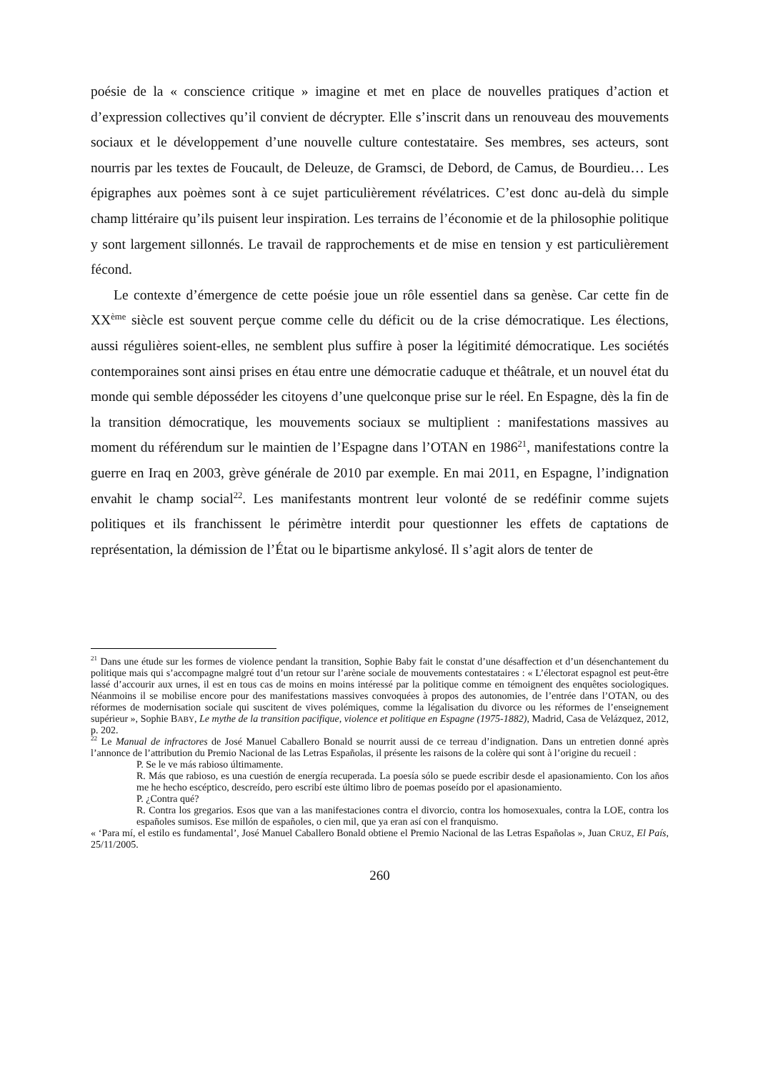poésie de la « conscience critique » imagine et met en place de nouvelles pratiques d’action et d’expression collectives qu’il convient de décrypter. Elle s’inscrit dans un renouveau des mouvements sociaux et le développement d’une nouvelle culture contestataire. Ses membres, ses acteurs, sont nourris par les textes de Foucault, de Deleuze, de Gramsci, de Debord, de Camus, de Bourdieu… Les épigraphes aux poèmes sont à ce sujet particulièrement révélatrices. C’est donc au-delà du simple champ littéraire qu’ils puisent leur inspiration. Les terrains de l’économie et de la philosophie politique y sont largement sillonnés. Le travail de rapprochements et de mise en tension y est particulièrement fécond.
Le contexte d’émergence de cette poésie joue un rôle essentiel dans sa genèse. Car cette fin de XX<sup>ème</sup> siècle est souvent perçue comme celle du déficit ou de la crise démocratique. Les élections, aussi régulières soient-elles, ne semblent plus suffire à poser la légitimité démocratique. Les sociétés contemporaines sont ainsi prises en étau entre une démocratie caduque et théâtrale, et un nouvel état du monde qui semble déposséder les citoyens d’une quelconque prise sur le réel. En Espagne, dès la fin de la transition démocratique, les mouvements sociaux se multiplient : manifestations massives au moment du référendum sur le maintien de l’Espagne dans l’OTAN en 1986<sup>21</sup>, manifestations contre la guerre en Iraq en 2003, grève générale de 2010 par exemple. En mai 2011, en Espagne, l’indignation envahit le champ social<sup>22</sup>. Les manifestants montrent leur volonté de se redéfinir comme sujets politiques et ils franchissent le périmètre interdit pour questionner les effets de captations de représentation, la démission de l’État ou le bipartisme ankylosé. Il s’agit alors de tenter de
<sup>21</sup> Dans une étude sur les formes de violence pendant la transition, Sophie Baby fait le constat d’une désaffection et d’un désenchantement du politique mais qui s’accompagne malgré tout d’un retour sur l’arène sociale de mouvements contestataires : « L’électorat espagnol est peut-être lassé d’accourir aux urnes, il est en tous cas de moins en moins intéressé par la politique comme en témoignent des enquêtes sociologiques. Néanmoins il se mobilise encore pour des manifestations massives convoquées à propos des autonomies, de l’entrée dans l’OTAN, ou des réformes de modernisation sociale qui suscitent de vives polémiques, comme la légalisation du divorce ou les réformes de l’enseignement supérieur », Sophie BABY, Le mythe de la transition pacifique, violence et politique en Espagne (1975-1882), Madrid, Casa de Velázquez, 2012, p. 202.
<sup>22</sup> Le Manual de infractores de José Manuel Caballero Bonald se nourrit aussi de ce terreau d’indignation. Dans un entretien donné après l’annonce de l’attribution du Premio Nacional de las Letras Españolas, il présente les raisons de la colère qui sont à l’origine du recueil :
P. Se le ve más rabioso últimamente.
R. Más que rabioso, es una cuestión de energía recuperada. La poesía sólo se puede escribir desde el apasionamiento. Con los años me he hecho escéptico, descreído, pero escribí este último libro de poemas poseído por el apasionamiento.
P. ¿Contra qué?
R. Contra los gregarios. Esos que van a las manifestaciones contra el divorcio, contra los homosexuales, contra la LOE, contra los españoles sumisos. Ese millón de españoles, o cien mil, que ya eran así con el franquismo.
« ‘Para mí, el estilo es fundamental’, José Manuel Caballero Bonald obtiene el Premio Nacional de las Letras Españolas », Juan CRUZ, El País, 25/11/2005.
260